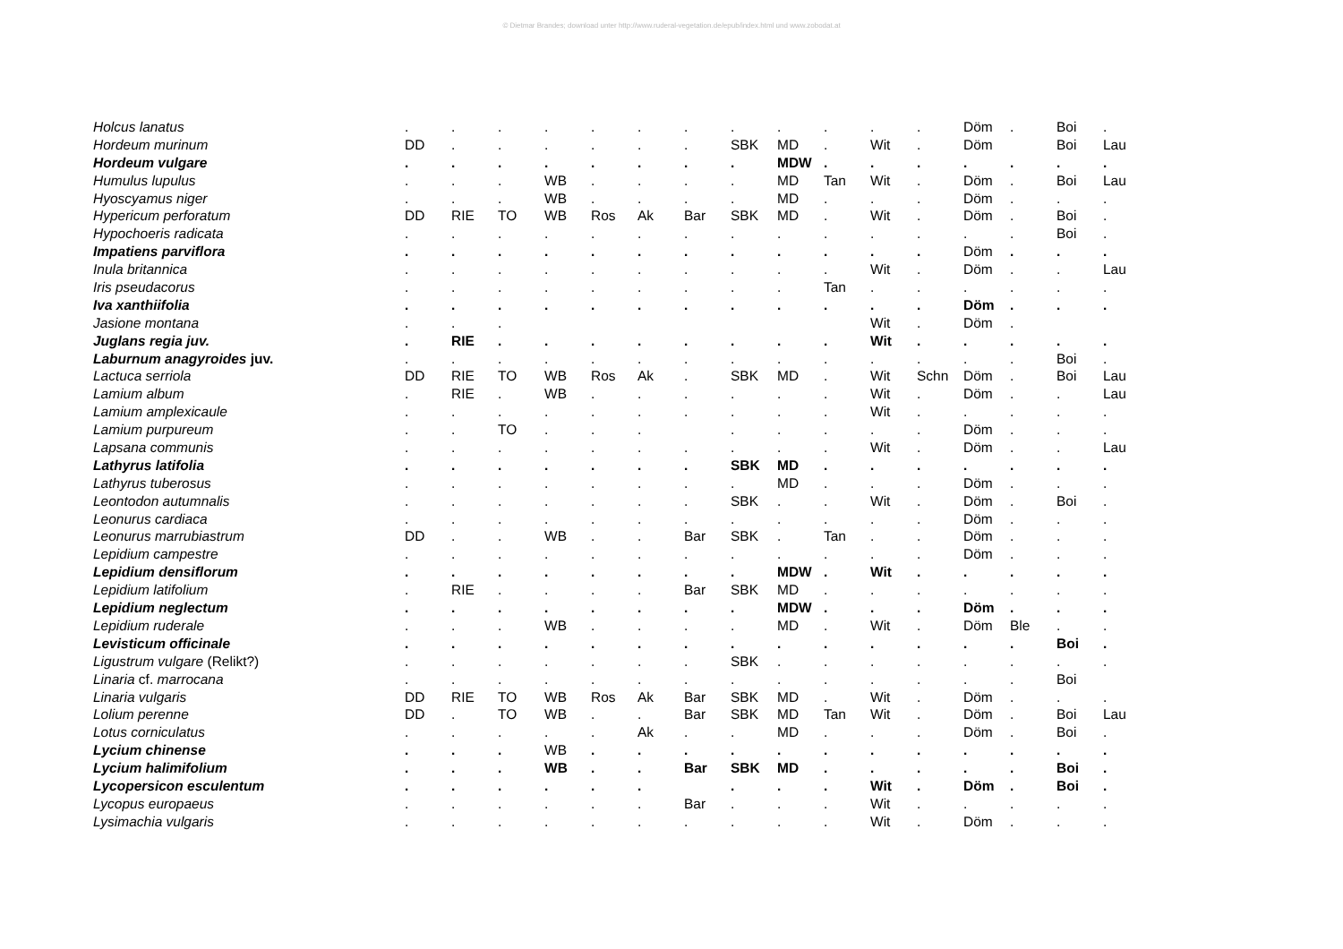© Dietmar Brandes; download unter http://www.ruderal-vegetation.de/epub/index.html und www.zobodat.at
| Holcus lanatus | . | . | . | . | . | . | . | . | . | . | . | . | Döm | . | Boi | . |
| Hordeum murinum | DD | . | . | . | . | . | . | SBK | MD | . | Wit | . | Döm | | Boi | Lau |
| Hordeum vulgare | . | . | . | . | . | . | . | . | MDW | . | . | . | . | . | . | . |
| Humulus lupulus | . | . | . | WB | . | . | . | . | MD | Tan | Wit | . | Döm | . | Boi | Lau |
| Hyoscyamus niger | . | . | . | WB | . | . | . | . | MD | . | . | . | Döm | . | . | . |
| Hypericum perforatum | DD | RIE | TO | WB | Ros | Ak | Bar | SBK | MD | . | Wit | . | Döm | . | Boi | . |
| Hypochoeris radicata | . | . | . | . | . | . | . | . | . | . | . | . | . | . | Boi | . |
| Impatiens parviflora | . | . | . | . | . | . | . | . | . | . | . | . | Döm | . | . | . |
| Inula britannica | . | . | . | . | . | . | . | . | . | . | Wit | . | Döm | . | . | Lau |
| Iris pseudacorus | . | . | . | . | . | . | . | . | . | Tan | . | . | . | . | . | . |
| Iva xanthiifolia | . | . | . | . | . | . | . | . | . | . | . | . | Döm | . | . | . |
| Jasione montana | . | . | . | | | | | | | | Wit | . | Döm | . | | |
| Juglans regia juv. | . | RIE | . | . | . | . | . | . | . | . | Wit | . | . | . | . | . |
| Laburnum anagyroides juv. | . | . | . | . | . | . | . | . | . | . | . | . | . | . | Boi | . |
| Lactuca serriola | DD | RIE | TO | WB | Ros | Ak | . | SBK | MD | . | Wit | Schn | Döm | . | Boi | Lau |
| Lamium album | . | RIE | . | WB | . | . | . | . | . | . | Wit | . | Döm | . | . | Lau |
| Lamium amplexicaule | . | . | . | . | . | . | . | . | . | . | Wit | . | . | . | . | . |
| Lamium purpureum | . | . | TO | . | . | . | | . | . | . | . | . | Döm | . | . | . |
| Lapsana communis | . | . | . | . | . | . | . | . | . | . | Wit | . | Döm | . | . | Lau |
| Lathyrus latifolia | . | . | . | . | . | . | . | SBK | MD | . | . | . | . | . | . | . |
| Lathyrus tuberosus | . | . | . | . | . | . | . | . | MD | . | . | . | Döm | . | . | . |
| Leontodon autumnalis | . | . | . | . | . | . | . | SBK | . | . | Wit | . | Döm | . | Boi | . |
| Leonurus cardiaca | . | . | . | . | . | . | . | . | . | . | . | . | Döm | . | . | . |
| Leonurus marrubiastrum | DD | . | . | WB | . | . | Bar | SBK | . | Tan | . | . | Döm | . | . | . |
| Lepidium campestre | . | . | . | . | . | . | . | . | . | . | . | . | Döm | . | . | . |
| Lepidium densiflorum | . | . | . | . | . | . | . | . | MDW | . | Wit | . | . | . | . | . |
| Lepidium latifolium | . | RIE | . | . | . | . | Bar | SBK | MD | . | . | . | . | . | . | . |
| Lepidium neglectum | . | . | . | . | . | . | . | . | MDW | . | . | . | Döm | . | . | . |
| Lepidium ruderale | . | . | . | WB | . | . | . | . | MD | . | Wit | . | Döm | Ble | . | . |
| Levisticum officinale | . | . | . | . | . | . | . | . | . | . | . | . | . | . | Boi | . |
| Ligustrum vulgare (Relikt?) | . | . | . | . | . | . | . | SBK | . | . | . | . | . | . | . | . |
| Linaria cf. marrocana | . | . | . | . | . | . | . | . | . | . | . | . | . | . | Boi | |
| Linaria vulgaris | DD | RIE | TO | WB | Ros | Ak | Bar | SBK | MD | . | Wit | . | Döm | . | . | . |
| Lolium perenne | DD | . | TO | WB | . | . | Bar | SBK | MD | Tan | Wit | . | Döm | . | Boi | Lau |
| Lotus corniculatus | . | . | . | . | . | Ak | . | . | MD | . | . | . | Döm | . | Boi | . |
| Lycium chinense | . | . | . | WB | . | . | . | . | . | . | . | . | . | . | . | . |
| Lycium halimifolium | . | . | . | WB | . | . | Bar | SBK | MD | . | . | . | . | . | Boi | . |
| Lycopersicon esculentum | . | . | . | . | . | . | | . | . | . | Wit | . | Döm | . | Boi | . |
| Lycopus europaeus | . | . | . | . | . | . | Bar | . | . | . | Wit | . | . | . | . | . |
| Lysimachia vulgaris | . | . | . | . | . | . | . | . | . | . | Wit | . | Döm | . | . | . |